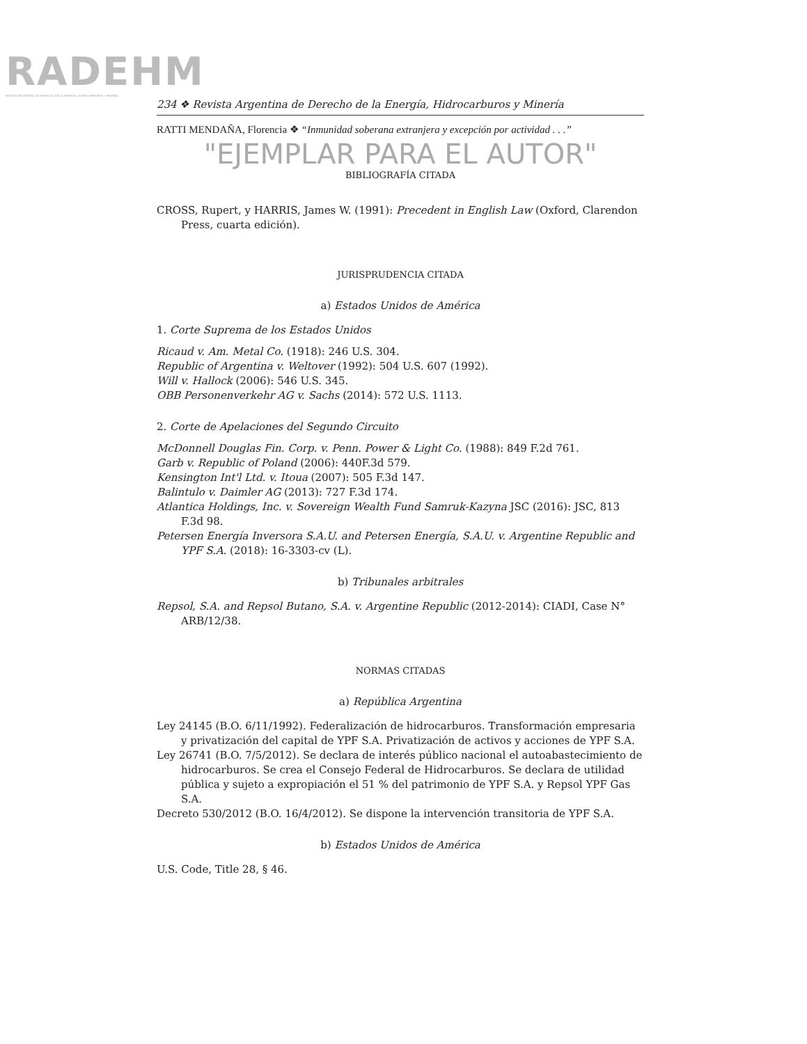RADEHM
REVISTA ARGENTINA DE DERECHO DE LA ENERGÍA, HIDROCARBUROS Y MINERÍA
234 ❖ Revista Argentina de Derecho de la Energía, Hidrocarburos y Minería
RATTI MENDAÑA, Florencia ❖ “Inmunidad soberana extranjera y excepción por actividad . . .”
"EJEMPLAR PARA EL AUTOR"
BIBLIOGRAFÍA CITADA
CROSS, Rupert, y HARRIS, James W. (1991): Precedent in English Law (Oxford, Clarendon Press, cuarta edición).
JURISPRUDENCIA CITADA
a) Estados Unidos de América
1. Corte Suprema de los Estados Unidos
Ricaud v. Am. Metal Co. (1918): 246 U.S. 304.
Republic of Argentina v. Weltover (1992): 504 U.S. 607 (1992).
Will v. Hallock (2006): 546 U.S. 345.
OBB Personenverkehr AG v. Sachs (2014): 572 U.S. 1113.
2. Corte de Apelaciones del Segundo Circuito
McDonnell Douglas Fin. Corp. v. Penn. Power & Light Co. (1988): 849 F.2d 761.
Garb v. Republic of Poland (2006): 440F.3d 579.
Kensington Int'l Ltd. v. Itoua (2007): 505 F.3d 147.
Balintulo v. Daimler AG (2013): 727 F.3d 174.
Atlantica Holdings, Inc. v. Sovereign Wealth Fund Samruk-Kazyna JSC (2016): JSC, 813 F.3d 98.
Petersen Energía Inversora S.A.U. and Petersen Energía, S.A.U. v. Argentine Republic and YPF S.A. (2018): 16-3303-cv (L).
b) Tribunales arbitrales
Repsol, S.A. and Repsol Butano, S.A. v. Argentine Republic (2012-2014): CIADI, Case N° ARB/12/38.
NORMAS CITADAS
a) República Argentina
Ley 24145 (B.O. 6/11/1992). Federalización de hidrocarburos. Transformación empresaria y privatización del capital de YPF S.A. Privatización de activos y acciones de YPF S.A.
Ley 26741 (B.O. 7/5/2012). Se declara de interés público nacional el autoabastecimiento de hidrocarburos. Se crea el Consejo Federal de Hidrocarburos. Se declara de utilidad pública y sujeto a expropiación el 51 % del patrimonio de YPF S.A. y Repsol YPF Gas S.A.
Decreto 530/2012 (B.O. 16/4/2012). Se dispone la intervención transitoria de YPF S.A.
b) Estados Unidos de América
U.S. Code, Title 28, § 46.